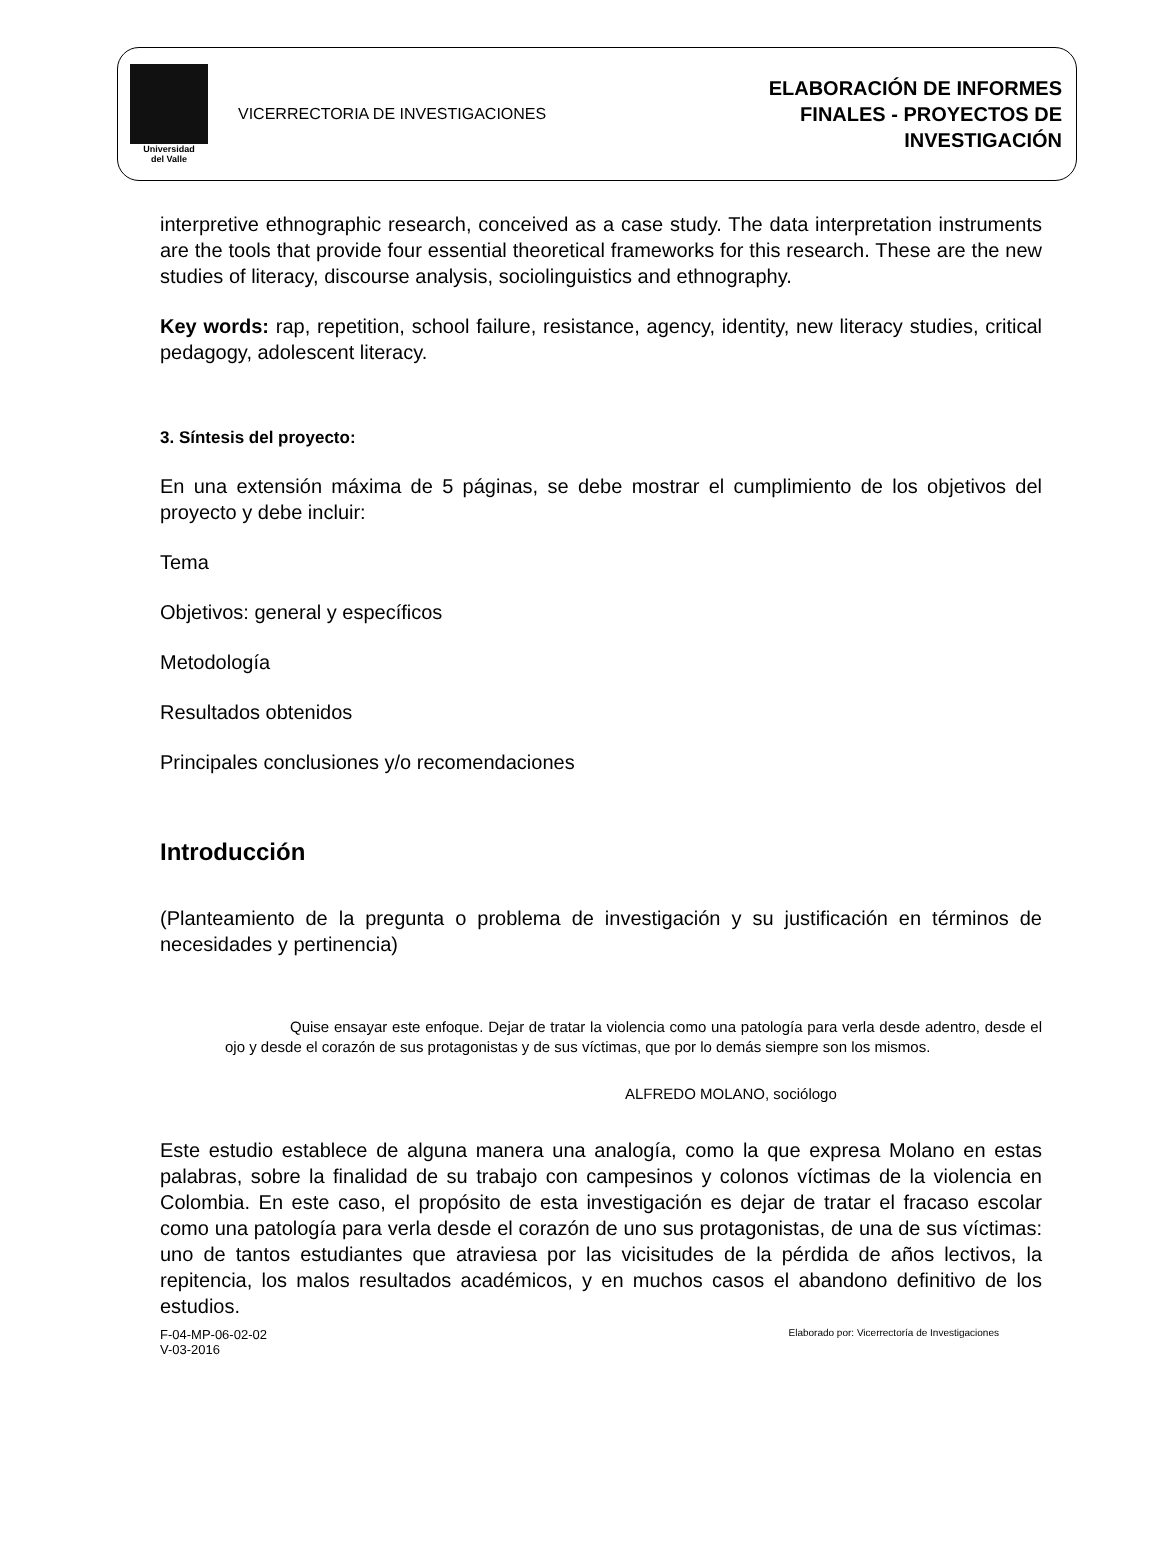Universidad
del Valle
VICERRECTORIA DE INVESTIGACIONES
ELABORACIÓN DE INFORMES
FINALES - PROYECTOS DE
INVESTIGACIÓN
interpretive ethnographic research, conceived as a case study. The data interpretation instruments are the tools that provide four essential theoretical frameworks for this research. These are the new studies of literacy, discourse analysis, sociolinguistics and ethnography.
Key words: rap, repetition, school failure, resistance, agency, identity, new literacy studies, critical pedagogy, adolescent literacy.
3. Síntesis del proyecto:
En una extensión máxima de 5 páginas, se debe mostrar el cumplimiento de los objetivos del proyecto y debe incluir:
Tema
Objetivos: general y específicos
Metodología
Resultados obtenidos
Principales conclusiones y/o recomendaciones
Introducción
(Planteamiento de la pregunta o problema de investigación y su justificación en términos de necesidades y pertinencia)
Quise ensayar este enfoque. Dejar de tratar la violencia como una patología para verla desde adentro, desde el ojo y desde el corazón de sus protagonistas y de sus víctimas, que por lo demás siempre son los mismos.
ALFREDO MOLANO, sociólogo
Este estudio establece de alguna manera una analogía, como la que expresa Molano en estas palabras, sobre la finalidad de su trabajo con campesinos y colonos víctimas de la violencia en Colombia. En este caso, el propósito de esta investigación es dejar de tratar el fracaso escolar como una patología para verla desde el corazón de uno sus protagonistas, de una de sus víctimas: uno de tantos estudiantes que atraviesa por las vicisitudes de la pérdida de años lectivos, la repitencia, los malos resultados académicos, y en muchos casos el abandono definitivo de los estudios.
F-04-MP-06-02-02
V-03-2016
Elaborado por: Vicerrectoría de Investigaciones